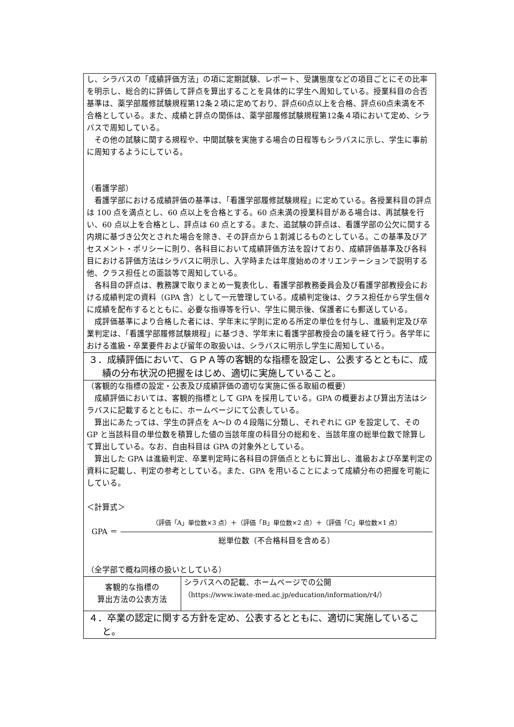| し、シラバスの「成績評価方法」の項に定期試験、レポート、受講態度などの項目ごとにその比率を明示し、総合的に評価して評点を算出することを具体的に学生へ周知している。授業科目の合否基準は、薬学部履修試験規程第12条２項に定めており、評点60点以上を合格、評点60点未満を不合格としている。また、成績と評点の関係は、薬学部履修試験規程第12条４項において定め、シラバスで周知している。 その他の試験に関する規程や、中間試験を実施する場合の日程等もシラバスに示し、学生に事前に周知するようにしている。 （看護学部） 看護学部における成績評価の基準は、「看護学部履修試験規程」に定めている。各授業科目の評点は 100 点を満点とし、60 点以上を合格とする。60 点未満の授業科目がある場合は、再試験を行い、60 点以上を合格とし、評点は 60 点とする。また、追試験の評点は、看護学部の公欠に関する内規に基づき公欠とされた場合を除き、その評点から１割減じるものとしている。この基準及びアセスメント・ポリシーに則り、各科目において成績評価方法を設けており、成績評価基準及び各科目における評価方法はシラバスに明示し、入学時または年度始めのオリエンテーションで説明する他、クラス担任との面談等で周知している。 各科目の評点は、教務課で取りまとめ一覧表化し、看護学部教務委員会及び看護学部教授会における成績判定の資料（GPA 含）として一元管理している。成績判定後は、クラス担任から学生個々に成績を配布するとともに、必要な指導等を行い、学生に開示後、保護者にも郵送している。 成評価基準により合格した者には、学年末に学則に定める所定の単位を付与し、進級判定及び卒業判定は、「看護学部履修試験規程」に基づき、学年末に看護学部教授会の議を経て行う。各学年における進級・卒業要件および留年の取扱いは、シラバスに明示し学生に周知している。 | |
| ３．成績評価において、ＧＰＡ等の客観的な指標を設定し、公表するとともに、成績の分布状況の把握をはじめ、適切に実施していること。 | |
| （客観的な指標の設定・公表及び成績評価の適切な実施に係る取組の概要） 成績評価においては、客観的指標として GPA を採用している。GPA の概要および算出方法はシラバスに記載するとともに、ホームページにて公表している。 算出にあたっては、学生の評点を A～D の４段階に分類し、それぞれに GP を設定して、その GP と当該科目の単位数を積算した値の当該年度の科目分の総和を、当該年度の総単位数で除算して算出している。なお、自由科目は GPA の対象外としている。 算出した GPA は進級判定、卒業判定時に各科目の評価点とともに算出し、進級および卒業判定の資料に記載し、判定の参考としている。また、GPA を用いることによって成績分布の把握を可能にしている。 ＜計算式＞ GPA ＝ （評価「A」単位数×3 点）＋（評価「B」単位数×2 点）＋（評価「C」単位数×1 点） 総単位数（不合格科目を含める） （全学部で概ね同様の扱いとしている） | |
| 客観的な指標の 算出方法の公表方法 | シラバスへの記載、ホームページでの公開 （https://www.iwate-med.ac.jp/education/information/r4/） |
| ４．卒業の認定に関する方針を定め、公表するとともに、適切に実施していること。 | |